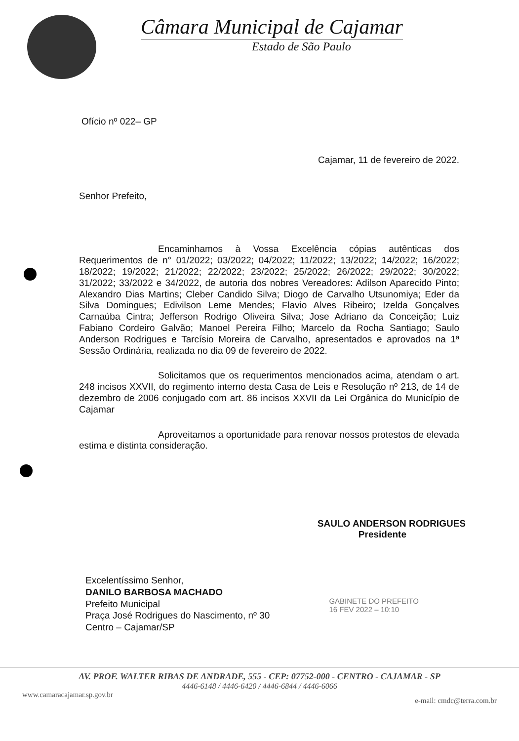Câmara Municipal de Cajamar
Estado de São Paulo
Ofício nº 022– GP
Cajamar, 11 de fevereiro de 2022.
Senhor Prefeito,
Encaminhamos à Vossa Excelência cópias autênticas dos Requerimentos de n° 01/2022; 03/2022; 04/2022; 11/2022; 13/2022; 14/2022; 16/2022; 18/2022; 19/2022; 21/2022; 22/2022; 23/2022; 25/2022; 26/2022; 29/2022; 30/2022; 31/2022; 33/2022 e 34/2022, de autoria dos nobres Vereadores: Adilson Aparecido Pinto; Alexandro Dias Martins; Cleber Candido Silva; Diogo de Carvalho Utsunomiya; Eder da Silva Domingues; Edivilson Leme Mendes; Flavio Alves Ribeiro; Izelda Gonçalves Carnaúba Cintra; Jefferson Rodrigo Oliveira Silva; Jose Adriano da Conceição; Luiz Fabiano Cordeiro Galvão; Manoel Pereira Filho; Marcelo da Rocha Santiago; Saulo Anderson Rodrigues e Tarcísio Moreira de Carvalho, apresentados e aprovados na 1ª Sessão Ordinária, realizada no dia 09 de fevereiro de 2022.
Solicitamos que os requerimentos mencionados acima, atendam o art. 248 incisos XXVII, do regimento interno desta Casa de Leis e Resolução nº 213, de 14 de dezembro de 2006 conjugado com art. 86 incisos XXVII da Lei Orgânica do Município de Cajamar
Aproveitamos a oportunidade para renovar nossos protestos de elevada estima e distinta consideração.
SAULO ANDERSON RODRIGUES
Presidente
Excelentíssimo Senhor,
DANILO BARBOSA MACHADO
Prefeito Municipal
Praça José Rodrigues do Nascimento, nº 30
Centro – Cajamar/SP
GABINETE DO PREFEITO
16 FEV 2022 – 10:10
AV. PROF. WALTER RIBAS DE ANDRADE, 555 - CEP: 07752-000 - CENTRO - CAJAMAR - SP
4446-6148 / 4446-6420 / 4446-6844 / 4446-6066
www.camaracajamar.sp.gov.br e-mail: cmdc@terra.com.br